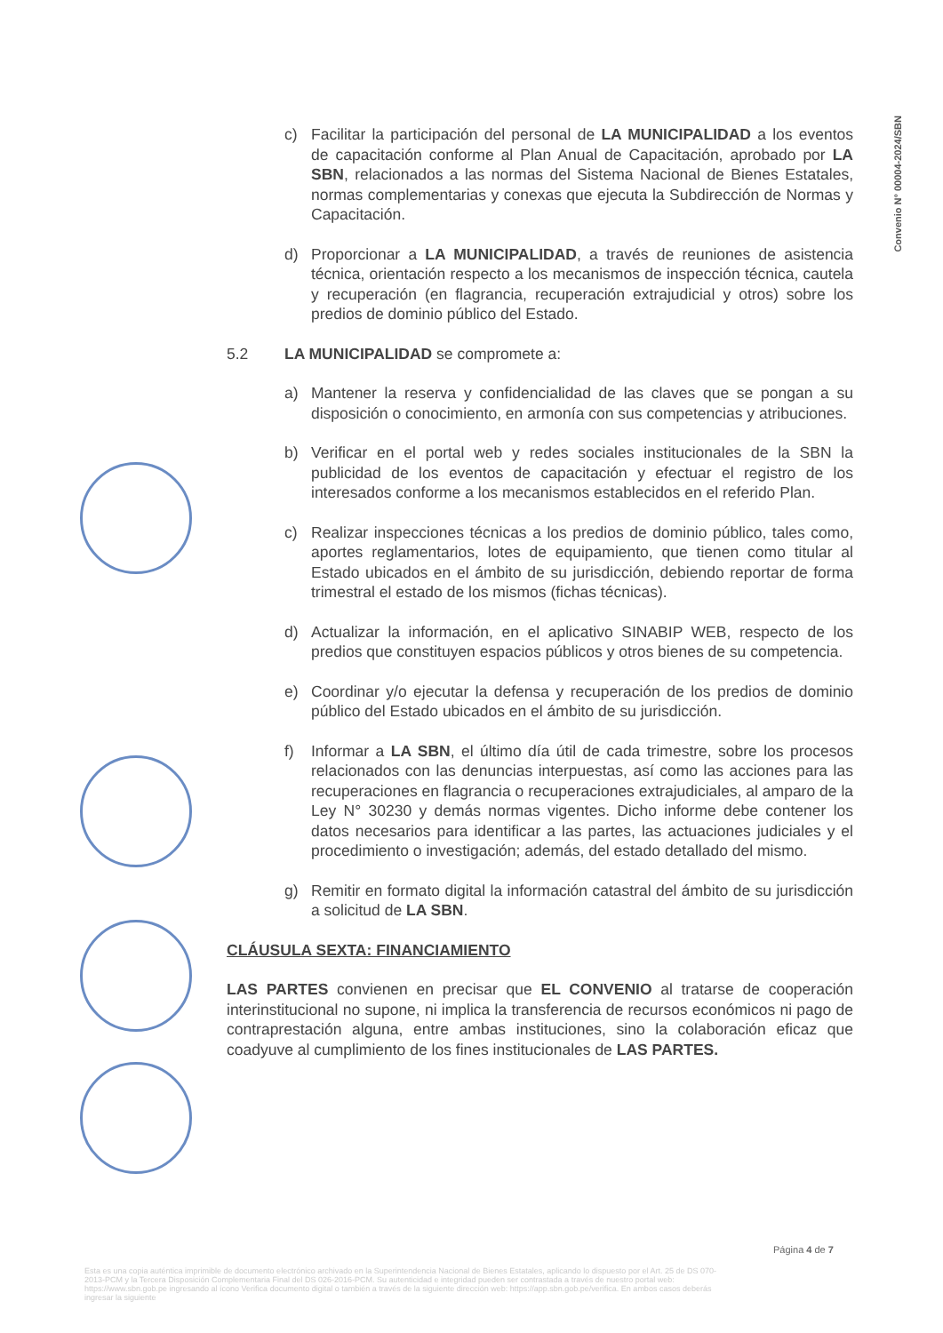Convenio N° 00004-2024/SBN
c) Facilitar la participación del personal de LA MUNICIPALIDAD a los eventos de capacitación conforme al Plan Anual de Capacitación, aprobado por LA SBN, relacionados a las normas del Sistema Nacional de Bienes Estatales, normas complementarias y conexas que ejecuta la Subdirección de Normas y Capacitación.
d) Proporcionar a LA MUNICIPALIDAD, a través de reuniones de asistencia técnica, orientación respecto a los mecanismos de inspección técnica, cautela y recuperación (en flagrancia, recuperación extrajudicial y otros) sobre los predios de dominio público del Estado.
5.2 LA MUNICIPALIDAD se compromete a:
a) Mantener la reserva y confidencialidad de las claves que se pongan a su disposición o conocimiento, en armonía con sus competencias y atribuciones.
b) Verificar en el portal web y redes sociales institucionales de la SBN la publicidad de los eventos de capacitación y efectuar el registro de los interesados conforme a los mecanismos establecidos en el referido Plan.
c) Realizar inspecciones técnicas a los predios de dominio público, tales como, aportes reglamentarios, lotes de equipamiento, que tienen como titular al Estado ubicados en el ámbito de su jurisdicción, debiendo reportar de forma trimestral el estado de los mismos (fichas técnicas).
d) Actualizar la información, en el aplicativo SINABIP WEB, respecto de los predios que constituyen espacios públicos y otros bienes de su competencia.
e) Coordinar y/o ejecutar la defensa y recuperación de los predios de dominio público del Estado ubicados en el ámbito de su jurisdicción.
f) Informar a LA SBN, el último día útil de cada trimestre, sobre los procesos relacionados con las denuncias interpuestas, así como las acciones para las recuperaciones en flagrancia o recuperaciones extrajudiciales, al amparo de la Ley N° 30230 y demás normas vigentes. Dicho informe debe contener los datos necesarios para identificar a las partes, las actuaciones judiciales y el procedimiento o investigación; además, del estado detallado del mismo.
g) Remitir en formato digital la información catastral del ámbito de su jurisdicción a solicitud de LA SBN.
CLÁUSULA SEXTA: FINANCIAMIENTO
LAS PARTES convienen en precisar que EL CONVENIO al tratarse de cooperación interinstitucional no supone, ni implica la transferencia de recursos económicos ni pago de contraprestación alguna, entre ambas instituciones, sino la colaboración eficaz que coadyuve al cumplimiento de los fines institucionales de LAS PARTES.
Página 4 de 7
Esta es una copia auténtica imprimible de documento electrónico archivado en la Superintendencia Nacional de Bienes Estatales, aplicando lo dispuesto por el Art. 25 de DS 070-2013-PCM y la Tercera Disposición Complementaria Final del DS 026-2016-PCM. Su autenticidad e integridad pueden ser contrastada a través de nuestro portal web: https://www.sbn.gob.pe ingresando al ícono Verifica documento digital o también a través de la siguiente dirección web: https://app.sbn.gob.pe/verifica. En ambos casos deberás ingresar la siguiente